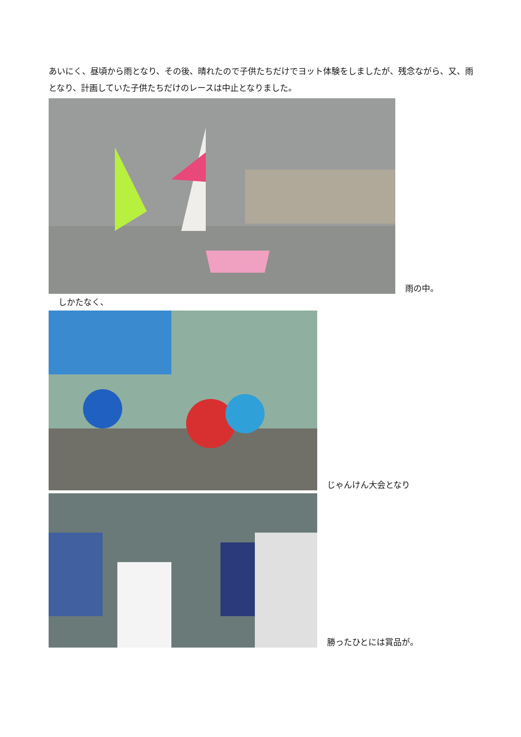あいにく、昼頃から雨となり、その後、晴れたので子供たちだけでヨット体験をしましたが、残念ながら、又、雨となり、計画していた子供たちだけのレースは中止となりました。
雨の中。
しかたなく、
じゃんけん大会となり
勝ったひとには賞品が。